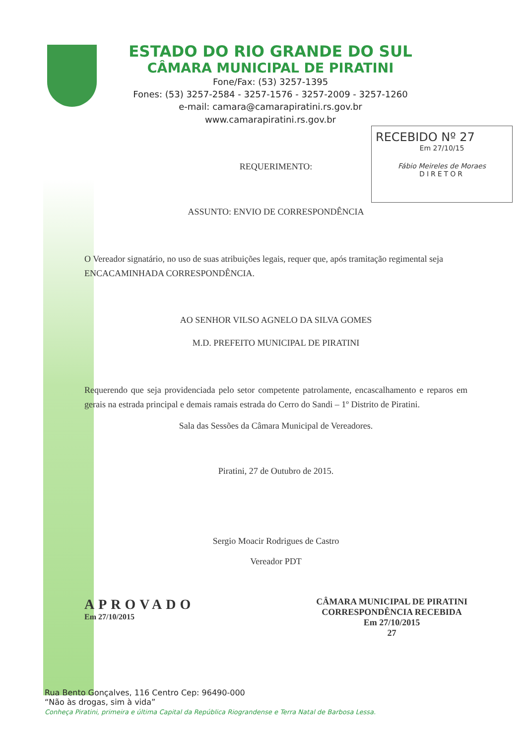ESTADO DO RIO GRANDE DO SUL
CÂMARA MUNICIPAL DE PIRATINI
Fone/Fax: (53) 3257-1395
Fones: (53) 3257-2584 - 3257-1576 - 3257-2009 - 3257-1260
e-mail: camara@camarapiratini.rs.gov.br
www.camarapiratini.rs.gov.br
RECEBIDO Nº 27
Em 27/10/15
Fábio Meireles de Moraes
DIRETOR
REQUERIMENTO:
ASSUNTO: ENVIO DE CORRESPONDÊNCIA
O Vereador signatário, no uso de suas atribuições legais, requer que, após tramitação regimental seja ENCACAMINHADA CORRESPONDÊNCIA.
AO SENHOR VILSO AGNELO DA SILVA GOMES
M.D. PREFEITO MUNICIPAL DE PIRATINI
Requerendo que seja providenciada pelo setor competente patrolamente, encascalhamento e reparos em gerais na estrada principal e demais ramais estrada do Cerro do Sandi – 1º Distrito de Piratini.
Sala das Sessões da Câmara Municipal de Vereadores.
Piratini, 27 de Outubro de 2015.
Sergio Moacir Rodrigues de Castro
Vereador PDT
APROVADO
Em 27/10/2015
CÂMARA MUNICIPAL DE PIRATINI
CORRESPONDÊNCIA RECEBIDA
Em 27/10/2015
27
Rua Bento Gonçalves, 116 Centro Cep: 96490-000
“Não às drogas, sim à vida”
Conheça Piratini, primeira e última Capital da República Riograndense e Terra Natal de Barbosa Lessa.